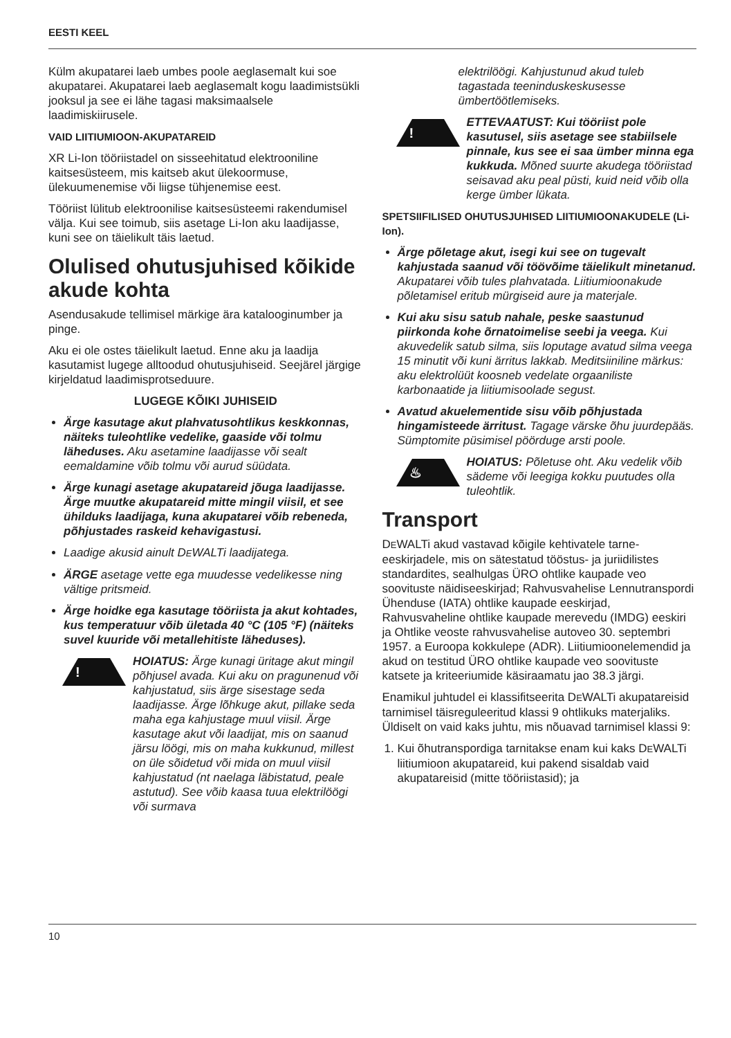EESTI KEEL
Külm akupatarei laeb umbes poole aeglasemalt kui soe akupatarei. Akupatarei laeb aeglasemalt kogu laadimistsükli jooksul ja see ei lähe tagasi maksimaalsele laadimiskiirusele.
VAID LIITIUMIOON-AKUPATAREID
XR Li-Ion tööriistadel on sisseehitatud elektrooniline kaitsesüsteem, mis kaitseb akut ülekoormuse, ülekuumenemise või liigse tühjenemise eest.
Tööriist lülitub elektroonilise kaitsesüsteemi rakendumisel välja. Kui see toimub, siis asetage Li-Ion aku laadijasse, kuni see on täielikult täis laetud.
Olulised ohutusjuhised kõikide akude kohta
Asendusakude tellimisel märkige ära katalooginumber ja pinge.
Aku ei ole ostes täielikult laetud. Enne aku ja laadija kasutamist lugege alltoodud ohutusjuhiseid. Seejärel järgige kirjeldatud laadimisprotseduure.
LUGEGE KÕIKI JUHISEID
Ärge kasutage akut plahvatusohtlikus keskkonnas, näiteks tuleohtlike vedelike, gaaside või tolmu läheduses. Aku asetamine laadijasse või sealt eemaldamine võib tolmu või aurud süüdata.
Ärge kunagi asetage akupatareid jõuga laadijasse. Ärge muutke akupatareid mitte mingil viisil, et see ühilduks laadijaga, kuna akupatarei võib rebeneda, põhjustades raskeid kehavigastusi.
Laadige akusid ainult DEWALTi laadijatega.
ÄRGE asetage vette ega muudesse vedelikesse ning vältige pritsmeid.
Ärge hoidke ega kasutage tööriista ja akut kohtades, kus temperatuur võib ületada 40 °C (105 °F) (näiteks suvel kuuride või metallehitiste läheduses).
!
HOIATUS: Ärge kunagi üritage akut mingil põhjusel avada. Kui aku on pragunenud või kahjustatud, siis ärge sisestage seda laadijasse. Ärge lõhkuge akut, pillake seda maha ega kahjustage muul viisil. Ärge kasutage akut või laadijat, mis on saanud järsu löögi, mis on maha kukkunud, millest on üle sõidetud või mida on muul viisil kahjustatud (nt naelaga läbistatud, peale astutud). See võib kaasa tuua elektrilöögi või surmava
elektrilöögi. Kahjustunud akud tuleb tagastada teeninduskeskusesse ümbertöötlemiseks.
!
ETTEVAATUST: Kui tööriist pole kasutusel, siis asetage see stabiilsele pinnale, kus see ei saa ümber minna ega kukkuda. Mõned suurte akudega tööriistad seisavad aku peal püsti, kuid neid võib olla kerge ümber lükata.
SPETSIIFILISED OHUTUSJUHISED LIITIUMIOONAKUDELE (Li-Ion).
Ärge põletage akut, isegi kui see on tugevalt kahjustada saanud või töövõime täielikult minetanud. Akupatarei võib tules plahvatada. Liitiumioonakude põletamisel eritub mürgiseid aure ja materjale.
Kui aku sisu satub nahale, peske saastunud piirkonda kohe õrnatoimelise seebi ja veega. Kui akuvedelik satub silma, siis loputage avatud silma veega 15 minutit või kuni ärritus lakkab. Meditsiiniline märkus: aku elektrolüüt koosneb vedelate orgaaniliste karbonaatide ja liitiumisoolade segust.
Avatud akuelementide sisu võib põhjustada hingamisteede ärritust. Tagage värske õhu juurdepääs. Sümptomite püsimisel pöörduge arsti poole.
♨
HOIATUS: Põletuse oht. Aku vedelik võib sädeme või leegiga kokku puutudes olla tuleohtlik.
Transport
DEWALTi akud vastavad kõigile kehtivatele tarne-eeskirjadele, mis on sätestatud tööstus- ja juriidilistes standardites, sealhulgas ÜRO ohtlike kaupade veo soovituste näidiseeskirjad; Rahvusvahelise Lennutranspordi Ühenduse (IATA) ohtlike kaupade eeskirjad, Rahvusvaheline ohtlike kaupade merevedu (IMDG) eeskiri ja Ohtlike veoste rahvusvahelise autoveo 30. septembri 1957. a Euroopa kokkulepe (ADR). Liitiumioonelemendid ja akud on testitud ÜRO ohtlike kaupade veo soovituste katsete ja kriteeriumide käsiraamatu jao 38.3 järgi.
Enamikul juhtudel ei klassifitseerita DEWALTi akupatareisid tarnimisel täisreguleeritud klassi 9 ohtlikuks materjaliks. Üldiselt on vaid kaks juhtu, mis nõuavad tarnimisel klassi 9:
1. Kui õhutranspordiga tarnitakse enam kui kaks DEWALTi liitiumioon akupatareid, kui pakend sisaldab vaid akupatareisid (mitte tööriistasid); ja
10